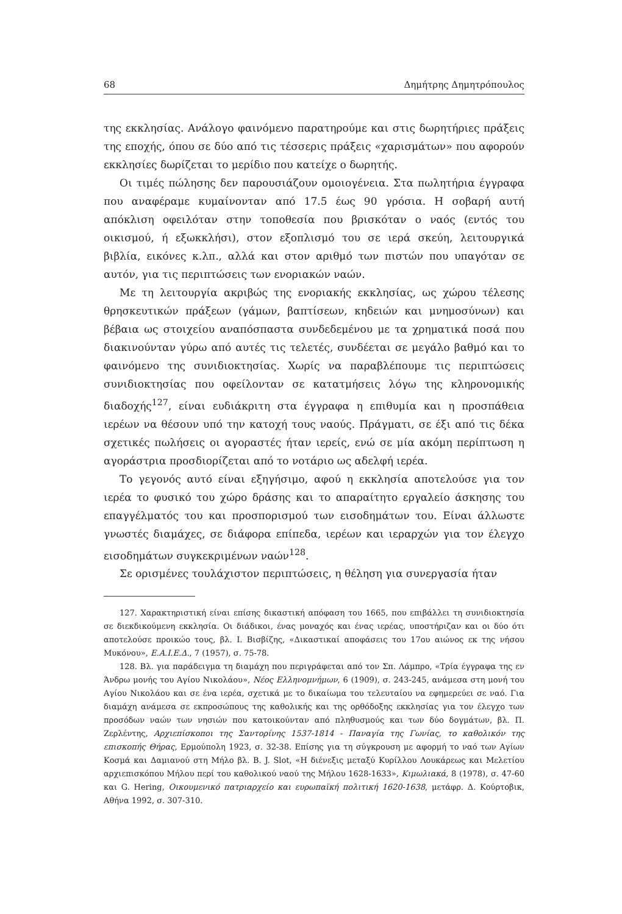68 Δημήτρης Δημητρόπουλος
της εκκλησίας. Ανάλογο φαινόμενο παρατηρούμε και στις δωρητήριες πράξεις της εποχής, όπου σε δύο από τις τέσσερις πράξεις «χαρισμάτων» που αφορούν εκκλησίες δωρίζεται το μερίδιο που κατείχε ο δωρητής.
Οι τιμές πώλησης δεν παρουσιάζουν ομοιογένεια. Στα πωλητήρια έγγραφα που αναφέραμε κυμαίνονταν από 17.5 έως 90 γρόσια. Η σοβαρή αυτή απόκλιση οφειλόταν στην τοποθεσία που βρισκόταν ο ναός (εντός του οικισμού, ή εξωκκλήσι), στον εξοπλισμό του σε ιερά σκεύη, λειτουργικά βιβλία, εικόνες κ.λπ., αλλά και στον αριθμό των πιστών που υπαγόταν σε αυτόν, για τις περιπτώσεις των ενοριακών ναών.
Με τη λειτουργία ακριβώς της ενοριακής εκκλησίας, ως χώρου τέλεσης θρησκευτικών πράξεων (γάμων, βαπτίσεων, κηδειών και μνημοσύνων) και βέβαια ως στοιχείου αναπόσπαστα συνδεδεμένου με τα χρηματικά ποσά που διακινούνταν γύρω από αυτές τις τελετές, συνδέεται σε μεγάλο βαθμό και το φαινόμενο της συνιδιοκτησίας. Χωρίς να παραβλέπουμε τις περιπτώσεις συνιδιοκτησίας που οφείλονταν σε κατατμήσεις λόγω της κληρονομικής διαδοχής<sup>127</sup>, είναι ευδιάκριτη στα έγγραφα η επιθυμία και η προσπάθεια ιερέων να θέσουν υπό την κατοχή τους ναούς. Πράγματι, σε έξι από τις δέκα σχετικές πωλήσεις οι αγοραστές ήταν ιερείς, ενώ σε μία ακόμη περίπτωση η αγοράστρια προσδιορίζεται από το νοτάριο ως αδελφή ιερέα.
Το γεγονός αυτό είναι εξηγήσιμο, αφού η εκκλησία αποτελούσε για τον ιερέα το φυσικό του χώρο δράσης και το απαραίτητο εργαλείο άσκησης του επαγγέλματός του και προσπορισμού των εισοδημάτων του. Είναι άλλωστε γνωστές διαμάχες, σε διάφορα επίπεδα, ιερέων και ιεραρχών για τον έλεγχο εισοδημάτων συγκεκριμένων ναών<sup>128</sup>.
Σε ορισμένες τουλάχιστον περιπτώσεις, η θέληση για συνεργασία ήταν
127. Χαρακτηριστική είναι επίσης δικαστική απόφαση του 1665, που επιβάλλει τη συνιδιοκτησία σε διεκδικούμενη εκκλησία. Οι διάδικοι, ένας μοναχός και ένας ιερέας, υποστήριζαν και οι δύο ότι αποτελούσε προικώο τους, βλ. Ι. Βισβίζης, «Δικαστικαί αποφάσεις του 17ου αιώνος εκ της νήσου Μυκόνου», Ε.Α.Ι.Ε.Δ., 7 (1957), σ. 75-78.
128. Βλ. για παράδειγμα τη διαμάχη που περιγράφεται από τον Σπ. Λάμπρο, «Τρία έγγραφα της εν Άνδρω μονής του Αγίου Νικολάου», Νέος Ελληνομνήμων, 6 (1909), σ. 243-245, ανάμεσα στη μονή του Αγίου Νικολάου και σε ένα ιερέα, σχετικά με το δικαίωμα του τελευταίου να εφημερεύει σε ναό. Για διαμάχη ανάμεσα σε εκπροσώπους της καθολικής και της ορθόδοξης εκκλησίας για τον έλεγχο των προσόδων ναών των νησιών που κατοικούνταν από πληθυσμούς και των δύο δογμάτων, βλ. Π. Ζερλέντης, Αρχιεπίσκοποι της Σαντορίνης 1537-1814 - Παναγία της Γωνίας, το καθολικόν της επισκοπής Θήρας, Ερμούπολη 1923, σ. 32-38. Επίσης για τη σύγκρουση με αφορμή το ναό των Αγίων Κοσμά και Δαμιανού στη Μήλο βλ. B. J. Slot, «Η διένεξις μεταξύ Κυρίλλου Λουκάρεως και Μελετίου αρχιεπισκόπου Μήλου περί του καθολικού ναού της Μήλου 1628-1633», Κιμωλιακά, 8 (1978), σ. 47-60 και G. Hering, Οικουμενικό πατριαρχείο και ευρωπαϊκή πολιτική 1620-1638, μετάφρ. Δ. Κούρτοβικ, Αθήνα 1992, σ. 307-310.